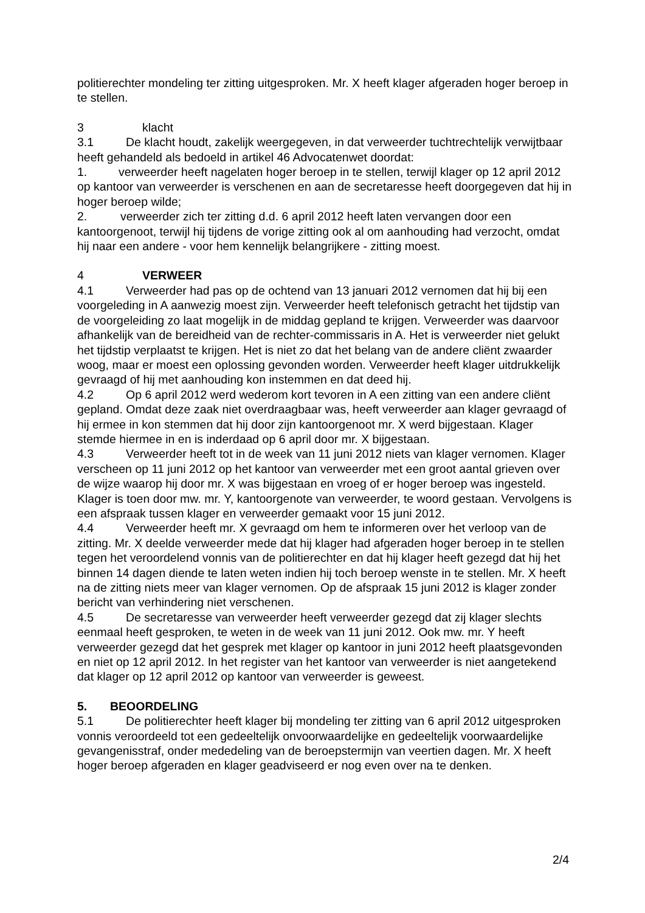politierechter mondeling ter zitting uitgesproken. Mr. X heeft klager afgeraden hoger beroep in te stellen.
3 klacht
3.1 De klacht houdt, zakelijk weergegeven, in dat verweerder tuchtrechtelijk verwijtbaar heeft gehandeld als bedoeld in artikel 46 Advocatenwet doordat:
1. verweerder heeft nagelaten hoger beroep in te stellen, terwijl klager op 12 april 2012 op kantoor van verweerder is verschenen en aan de secretaresse heeft doorgegeven dat hij in hoger beroep wilde;
2. verweerder zich ter zitting d.d. 6 april 2012 heeft laten vervangen door een kantoorgenoot, terwijl hij tijdens de vorige zitting ook al om aanhouding had verzocht, omdat hij naar een andere - voor hem kennelijk belangrijkere - zitting moest.
4 VERWEER
4.1 Verweerder had pas op de ochtend van 13 januari 2012 vernomen dat hij bij een voorgeleding in A aanwezig moest zijn. Verweerder heeft telefonisch getracht het tijdstip van de voorgeleiding zo laat mogelijk in de middag gepland te krijgen. Verweerder was daarvoor afhankelijk van de bereidheid van de rechter-commissaris in A. Het is verweerder niet gelukt het tijdstip verplaatst te krijgen. Het is niet zo dat het belang van de andere cliënt zwaarder woog, maar er moest een oplossing gevonden worden. Verweerder heeft klager uitdrukkelijk gevraagd of hij met aanhouding kon instemmen en dat deed hij.
4.2 Op 6 april 2012 werd wederom kort tevoren in A een zitting van een andere cliënt gepland. Omdat deze zaak niet overdraagbaar was, heeft verweerder aan klager gevraagd of hij ermee in kon stemmen dat hij door zijn kantoorgenoot mr. X werd bijgestaan. Klager stemde hiermee in en is inderdaad op 6 april door mr. X bijgestaan.
4.3 Verweerder heeft tot in de week van 11 juni 2012 niets van klager vernomen. Klager verscheen op 11 juni 2012 op het kantoor van verweerder met een groot aantal grieven over de wijze waarop hij door mr. X was bijgestaan en vroeg of er hoger beroep was ingesteld. Klager is toen door mw. mr. Y, kantoorgenote van verweerder, te woord gestaan. Vervolgens is een afspraak tussen klager en verweerder gemaakt voor 15 juni 2012.
4.4 Verweerder heeft mr. X gevraagd om hem te informeren over het verloop van de zitting. Mr. X deelde verweerder mede dat hij klager had afgeraden hoger beroep in te stellen tegen het veroordelend vonnis van de politierechter en dat hij klager heeft gezegd dat hij het binnen 14 dagen diende te laten weten indien hij toch beroep wenste in te stellen. Mr. X heeft na de zitting niets meer van klager vernomen. Op de afspraak 15 juni 2012 is klager zonder bericht van verhindering niet verschenen.
4.5 De secretaresse van verweerder heeft verweerder gezegd dat zij klager slechts eenmaal heeft gesproken, te weten in de week van 11 juni 2012. Ook mw. mr. Y heeft verweerder gezegd dat het gesprek met klager op kantoor in juni 2012 heeft plaatsgevonden en niet op 12 april 2012. In het register van het kantoor van verweerder is niet aangetekend dat klager op 12 april 2012 op kantoor van verweerder is geweest.
5. BEOORDELING
5.1 De politierechter heeft klager bij mondeling ter zitting van 6 april 2012 uitgesproken vonnis veroordeeld tot een gedeeltelijk onvoorwaardelijke en gedeeltelijk voorwaardelijke gevangenisstraf, onder mededeling van de beroepstermijn van veertien dagen. Mr. X heeft hoger beroep afgeraden en klager geadviseerd er nog even over na te denken.
2/4